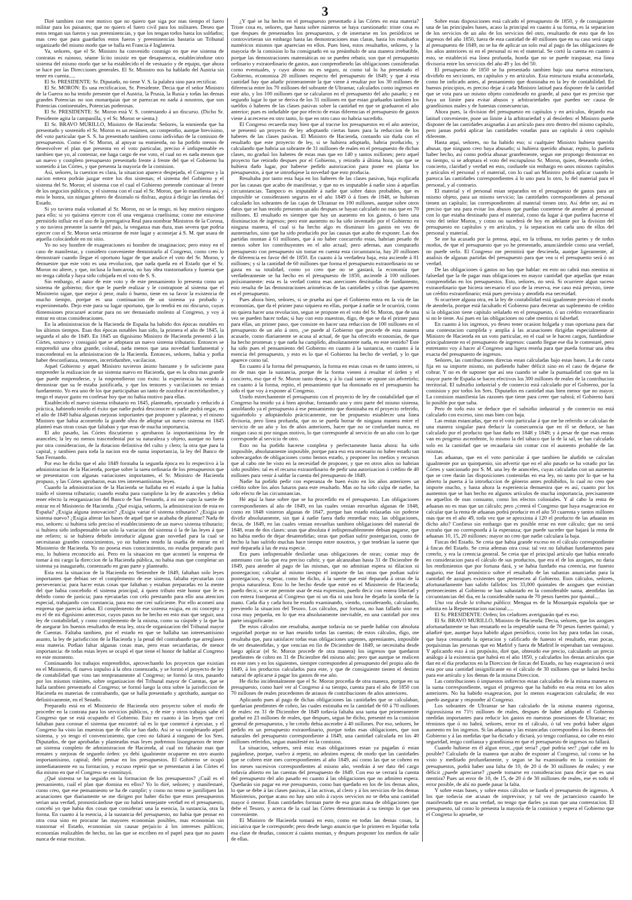3
Diré tambien con este motivo que no quiero que siga por mas tiempo el fuero militar para los paisanos; que no quiero el fuero civil para los militares. Deseo que estos tengan sus fueros y sus preeminencias, y que los tengan todos hasta los soldados; mas creo que para guardarlos estos fueros y preeminencias bastaria un Tribunal organizado del mismo modo que se halla en Francia é Inglaterra.
Ya, señores, que el Sr. Ministro ha convenido conmigo en que ese sistema de contratas es ruinoso, séame lícito insistir en que desaparezca, estableciéndose otro sistema del mismo modo que se ha establecido el de vestuario y de equipo, que ahora se hace por las Direcciones generales. El Sr. Ministro nos ha hablado del Austria sin tener en cuenta.....
El Sr. PRESIDENTE: Sr. Diputado, no tiene V. S. la palabra sino para rectificar.
El Sr. MORON: Es una rectificacion, Sr. Presidente. Decia que el señor Ministro de la Guerra no ha tenido presente que el Austria, la Prusia, la Rusia y todas las demas grandes Potencias no son monarquías que se parezcan en nada á nosotros, que son Potencias continentales, Potencias poderosas.
El Sr. PRESIDENTE: Sr. Moron está V. S. contestando á un discurso. (Dicho Sr. Presidente agita la campanilla, y el Sr. Moron se sienta.)
El Sr. BRAVO MURILLO, Ministro de Hacienda: Señores, la enmienda que ha presentado y sostenido el Sr. Moron es un resúmen, un compendio, aunque brevísimo, del voto particular que S. S. ha presentado tambien como individuo de la comision de presupuestos. Como el Sr. Moron, al apoyar su enmienda, no ha podido menos de desenvolver el plan que presenta en el voto particular, preciso é indispensable es tambien que yo, al contestar, me haga cargo de ese voto, el cual no es nada menos que un nuevo y completo presupuesto presentado frente á frente del que el Gobierno ha sometido á las Córtes, y que presenta la mayoría de la comision.
Así, señores, la cuestion es clara, la situacion aparece despejada, el Congreso y la nacion entera podrán juzgar entre los dos sistemas; el sistema del Gobierno y el sistema del Sr. Moron; el sistema con el cual el Gobierno pretende continuar al frente de los negocios públicos, y el sistema con el cual el Sr. Moron, que lo manifiesta así, y esto le honra, sin ningun género de disimulo ni disfraz, aspira á dirigir las riendas del Estado.
Si yo tuviera mala voluntad al Sr. Moron, no se la tengo, ni hay motivo ninguno para ello; si yo quisiera ejercer con él una venganza cruelísima; como me estuviese permitido influir en el uso de la prerogativa Real para nombrar Ministros de la Corona, y no tuviera presente la suerte del país, la venganza mas dura, mas severa que podria ejercer con el Sr. Moron seria retirarme de este lugar y aconsejar á S. M. que usara de aquella colocándole en mi sitio.
Yo no soy hombre de exageraciones ni hombre de imaginacion; pero estoy en el caso de manifestar, y considero conveniente demostrarlo al Congreso, como creo lo demostraré cuando llegue el oportuno lugar de que analice el voto del Sr. Moron, y demuestre que este voto es una revolucion, que nada queda en el Estado que el Sr. Moron no altere, y que, inclusa la bancarota, no hay idea trastornadora y funesta que no tenga cabida y haya sido cobijada en el voto de S. S.
Sin embargo, el autor de este voto y de este pensamiento lo presenta como un sistema de gobierno; dice que le puede realizar y le contrapone al sistema que el Ministerio sigue, que mejor ó peor, malo ó bueno, tiene en su favor la existencia de mucho tiempo, porque es una continuacion de un sistema ya probado y experimentado. Dejo este para su lugar oportuno, que lo tendrá en mi discurso, cuyas dimensiones procuraré acortar para no ser demasiado molesto al Congreso, y voy á entrar en otras consideraciones.
En la administracion de la Hacienda de España ha habido dos épocas notables en los últimos tiempos. Esas dos épocas notables han sido, la primera el año de 1845, la segunda el año de 1849. En 1845 un dignísimo Ministro de Hacienda presentó á las Córtes, sostuvo y consiguió que se adoptara un nuevo sistema tributario. Entonces se emprendió una obra grande, colosal, nada menos que una novedad fundamental y trascendental en la administracion de la Hacienda. Entonces, señores, habia y podia haber desconfianza, temores, incertidumbre, vacilacion.
Aquel Gobierno y aquel Ministro tuvieron ánimo bastante y fe suficiente para emprender la realizacion de un sistema nuevo en Hacienda, que es la obra mas grande que puede emprenderse, y la emprendieron con éxito: la experiencia ha venido á demostrar que su fe estaba justificada, y que los temores y vacilaciones no tenian fundamento. Yo era uno de los que participaban un tanto de zozobra é incertidumbre, y tengo el mayor gusto en confesar hoy que no habia motivo para ellas.
Establecido el nuevo sistema tributario en 1845, planteado, ejecutado y reducido á práctica, habiendo tenido el éxito que nadie podrá desconocer ni nadie podrá negar, en el año de 1849 habia algunas mejoras importantes que proponer y plantear, y el mismo Ministro que habia acometido la grande obra de adoptar un nuevo sistema en 1845 planteó esas otras cosas que faltaban y que eran de mucha importancia.
El año pasado, las Córtes discutieron y aprobaron la importantísima ley de aranceles; la ley no menos trascendental por su naturaleza y objeto, aunque no fuera por otra consideracion, de la dotacion definitiva del culto y clero; la otra que para la capital, y tambien para toda la nacion era de suma importancia, la ley del Banco de San Fernando.
Por eso he dicho que el año 1849 formaba la segunda época en lo respectivo á la administracion de la Hacienda, porque sobre la tarea ordinaria de los presupuestos que se presentaron con algunas variaciones importantes, el Sr. Ministro de Hacienda propuso, y las Córtes aprobaron, esas tres interesantísimas leyes.
Cuando la administracion de la Hacienda se hallaba en el estado á que la habia traido el sistema tributario; cuando estaba para cumplirse la ley de aranceles y debia tener efecto la reorganizacion del Banco de San Fernando, á mí me cupo la suerte de entrar en el Ministerio de Hacienda. ¿Qué exigia, señores, la administracion de esta en España? ¿Exigia alguna innovacion? ¿Exigia variar el sistema tributario? ¿Exigia un sistema nuevo? ¿Exigia alterar las bases de aquel que se acababa de plantear? Nada de eso, señores: si hubiera sido preciso el establecimiento de un nuevo sistema tributario; si hubiera sido indispensable tan solo la variacion del sistema ó la de las leyes á que me refiero; si se hubiera debido introducir alguna gran novedad para la cual se necesitaran grandes conocimientos, yo no hubiera tenido la osadía de entrar en el Ministerio de Hacienda. Yo no poseia esos conocimientos, no estaba preparado para eso, lo hubiera reconocido así. Pero en la situacion en que acometí la empresa de tomar á mi cargo la direccion de la Hacienda pública, no habia mas que completar un sistema ya inaugurado, comenzado en gran parte y planteado.
Esta era la situacion de la Hacienda en Setiembre de 1849, faltaban solo leyes importantes que debian ser el complemento de ese sistema, faltaba ejecutarlas con perseverancia: para hacer estas cosas que faltaban y estaban preparadas en la mente del que habia concebido el sistema principal, á quien tributo este honor que le es debido como de justicia; para ejecutarlas con celo prestando para ello una atencion especial, trabajando con constancia, para eso me creí suficiente. Por ello acometí una empresa que parecia árdua. El complemento de ese sistema exigia, en mi concepto y en el de mi dignísimo antecesor, cuyos pasos no he hecho en esto mas que seguir, una ley de contabilidad, y como complemento de la misma, como su cúspide y la que ha de asegurar los buenos resultados de esta ley, otra de organizacion del Tribunal mayor de Cuentas. Faltaba tambien, por el estado en que se hallaba tan interesantísimo asunto, la ley de jurisdiccion de la Hacienda y la penal del contrabando que arreglasen esta materia. Podian faltar algunas cosas mas, pero eran secundarias, de menor importancia: de todas estas leyes se ocupó el que tiene el honor de hablar al Congreso en este momento.
Continuando los trabajos emprendidos, aprovechando los proyectos que existian en el Ministerio, dí nuevo impulso á la obra comenzada, y se formó el proyecto de ley de contabilidad que vino tan tempranamente al Congreso; se formó la otra, pasando por los mismos trámites, sobre organizacion del Tribunal mayor de Cuentas, que se halla tambien presentado al Congreso; se formó luego la otra sobre la jurisdiccion de Hacienda en materias de contrabando, que se halla presentado y aprobado, aunque no definitivamente, en el Senado.
Preparado está en el Ministerio de Hacienda otro proyecto sobre el modo de proceder en la contrata para los servicios públicos, y de este y otros trabajos sabe el Congreso que se está ocupando el Gobierno. Esto en cuanto á las leyes que creí faltaban para coronar el sistema que encontré: tal es lo que comencé á ejecutar, y el Congreso ha visto las muestras que de ello se han dado. Así se va completando aquel sistema, y yo tengo el convencimiento, que creo no faltará á ninguno de los Sres. Diputados, de que aprobadas y planteadas esas leyes podremos lisongearnos de tener un sistema completo de administracion de Hacienda, al cual no faltarán mas que remates y mejoras de segundo órden: yo debí igualmente ocuparme en otro asunto importantísimo, capital; debí pensar en los presupuestos. El Gobierno se ocupó inmediatamente en su formacion, y excuso repetir que se presentaron á las Córtes el dia mismo en que el Congreso se constituyó.
¿Qué sistema se ha seguido en la formacion de los presupuestos? ¿Cuál es el pensamiento, cuál el plan que domina en ellos? Yo lo diré, señores; y manifestaré, como creo, que ese pensamiento se ha de cumplir; y como no temo se justifiquen las acusaciones que diariamente se me dirigen por haber dicho que estos presupuestos serian una verdad, pronosticándose que no habrá semejante verdad en el presupuesto, concebí yo que habia dos cosas que considerar: una la esencia, la sustancia, otra la forma. En cuanto á la esencia, á la sustancia del presupuesto, no habia que pensar en otra cosa sino en procurar las mayores economías posibles, mas economías sin trastornar el Estado, economías sin causar perjuicio á los intereses públicos; economías realizables de hecho, no las que se escriben en el papel para que no pasen nunca de estar escritas.
¿Y qué se ha hecho en el presupuesto presentado á las Córtes en esta materia? Triste cosa es, señores, que hasta sobre números se haya cuestionado: triste cosa es que despues de presentados los presupuestos, y de insertarse en los periódicos se controvirtieran sin embargo hasta las demostraciones mas claras, hasta los resultados numéricos mismos que aparecian en ellos. Pues bien, estos resultados, señores, y la mayoría de la comision lo ha consignado en su preámbulo de una manera irrebatible, porque las demostraciones matemáticas no se pueden rebatir, son que el presupuesto ordinario y extraordinario de gastos, aun comprendiendo las obligaciones consideradas como eventuales, y cuyo abono no es seguro, ni como tal lo ha presentado el Gobierno, economiza 20 millones respecto del presupuesto de 1849; y que á esta cantidad hay que añadir primeramente la que viene á resultar por los 30 millones de diferencia entre los 70 millones del sobrante de Ultramar, calculados como ingresos en este año, y los 100 millones que se calcularon en el presupuesto del año pasado; y en segundo lugar lo que se deriva de los 31 millones en que estan graduados tambien los sueldos ó haberes de las clases pasivas sobre la cantidad en que se graduaron el año anterior; pues es indudable que por efecto de estas diferencias el presupuesto de gastos viene á acrecerse en otro tanto, lo que en otro caso no habria sucedido.
El Congreso recuerda muy bien que al tracrse los presupuestos en el año anterior, se presentó un proyecto de ley adoptando ciertas bases para la reduccion de los haberes de las clases pasivas. El Ministro de Hacienda, contando sin duda con el resultado que este proyecto de ley, si se hubiera adoptado, habria producido, y calculando que habria un sobrante de 31 millones de reales en el presupuesto de dichas clases, no graduó los haberes de estas mas que en 140 y tantos millones; pero aquel proyecto fue retirado despues por el Gobierno, y retirado á última hora, sin que se hubiera dado lugar, por haberse pedido autorizacion para poner en planta los presupuestos, á que se introdujese la novedad que esto producia.
Resultaba por tanto esta baja en los haberes de las clases pasivas, baja explicada por las causas que acabo de manifestar, y que no es imputable á nadie sino á aquellas circunstancias. Tampoco es imputable á nadie que sobre datos probables, que es imposible se considerasen seguros en el año 1849 ó á fines de 1848, se hubieran calculado los sobrantes de las cajas de Ultramar en 100 millones, aunque sobre otros datos que se han tenido presentes un año despues se hayan calculado no mas que en 70 millones. El resultado es siempre que hay un aumento en los gastos, ó bien una disminucion de ingresos; pero este aumento no ha sido inventado por el Gobierno en ninguna manera, el cual si ha hecho algo es disminuir los gastos en vez de aumentarlos, sino que ha sido producido por las causas que acabo de exponer. Las dos partidas montan á 61 millones, que á no haber concurrido estas, habrian pesado de menos sobre los contribuyentes en el año actual; pero ademas, aun comparado presupuesto con presupuesto sin tomar en cuenta esta circunstancia, hay 20 millones de diferencia en favor del de 1850. En cuanto á la verdadera baja, esta asciende á 81 millones; y si la cantidad de 60 millones que forma el presupuesto extraordinario no se gasta en su totalidad, como yo creo que no se gastará, la economía que verdaderamente se ha hecho en el presupuesto de 1850, asciende á 100 millones próximamente: esta es la verdad contra esas aserciones destituidas de fundamento, esto resulta de las demostraciones aritméticas de las cantidades y cifras que aparecen en el presupuesto.
Pues ahora bien, señores, si se prueba así que el Gobierno entra en la via de las economías, que da el primer paso siquiera en ellas, porque á nadie se le ocurrirá, como no quiera hacer una revolucion, segun se propone en el voto del Sr. Moron, que de una vez se pueden hacer todas; si hay con esto muestras, digo, de que se da el primer paso para ellas, un primer paso, que consiste en hacer una reduccion de 100 millones en el presupuesto de un año á otro, ¿se puede al Gobierno que procede de esta manera acusarle, como diariamente se acusa al actual, de que ha ofrecido economías, de que ha hecho promesas y que nada ha cumplido, absolutamente nada, en este sentido? Este ha sido pues el pensamiento del Gobierno en cuanto á la sustancia, en cuanto á la esencia del presupuesto, y esto es lo que el Gobierno ha hecho de verdad, y lo que aparece como tal.
En cuanto á la forma del presupuesto, la forma en estas cosas es de tanto interes, si no de mas que la sustancia, porque de la forma vienen á resultar el órden y el concierto, eso que el Sr. Moron tanto desea, y á lo cual tanto se opone sin advertirlo; en cuanto á la forma, repito, el pensamiento que ha dominado en el presupuesto ha sido el que voy á exponer al Congreso.
Unido estrechamente el presupuesto con el proyecto de ley de contabilidad que el Congreso ha tenido ya á bien aprobar, formando uno y otro parte del mismo sistema, amoldando ya el presupuesto á ese pensamiento que dominaba en el proyecto referido, siguiéndolo y adoptándolo prácticamente, me he propuesto establecer una línea divisoria, pero línea profunda, que no se pueda borrar de ninguna manera entre el servicio de un año y los de años anteriores, hacer que no se confundan nunca, en ningun caso ni por ningun motivo, lo que corresponde al servicio de un año con lo que corresponde al servicio de otro.
Esto no ha podido hacerse completa y perfectamente hasta ahora: ha sido imposible, absolutamente imposible, porque para eso era necesario no haber estado tan sobrecargados de obligaciones como hemos estado, y proponer los medios y recursos que al cabo me he visto en la necesidad de proponer, y que en otros años no habrian sido posibles: tal es el recurso extraordinario de pedir una autorizacion ó crédito de 40 millones para venir á saldar la cuenta del presupuesto de 1849.
Nadie ha podido pedir con esperanza de buen éxito en los años anteriores un crédito sobre los años futuros para este resultado. Mas no ha sido culpa de nadie, ha sido efecto de las circunstancias.
Hé aquí la base sobre que se ha procedido en el presupuesto. Las obligaciones correspondientes al año de 1849, en las cuales venian envueltas algunas de 1848, como en 1848 vinieron algunas de 1847, porque han estado enlazadas sin poderse dividir absolutamente, sin que á nadie fuera dado remediar esto; las obligaciones, decia, de 1849, en las cuales venian envueltas tambien obligaciones del material de 1848, eran de dos clases: unas que absoluta é indispensablemente debian pagarse, que no habia medio de dejar desatendidas; otras que podian sufrir postergacion, como de hecho la han sufrido muchas hace tiempo entre nosotros, y que tendrian la suerte que esté deparada á las de esta especie.
Era pues indispensable deslindar unas obligaciones de otras; contar muy de antemano con las que era preciso cubrir, y que alcanzaban hasta 31 de Diciembre de 1849, para atender al pago de las mismas, que no admitian espera ni dilacion ni postergacion; calcular al mismo tiempo el importe de las otras que podian sufrir postergacion, y esperar, como he dicho, á la suerte que esté deparada á otras de la propia naturaleza. Esto lo he hecho desde que entré en el Ministerio de Hacienda; puedo decir, si se me permite usar de esta expresion, puedo decir con entera libertad y con entera franqueza al Congreso que ni un dia ni una hora he dejado la sonda de la mano. Cada dia y cada hora he estado examinando, viendo, considerando, calculando, previendo la situacion del Tesoro. Los cálculos, por fortuna, no han fallado sino en cosa muy pequeña, en lo que era absolutamente inevitable, en una cantidad por otra parte insignificante.
De estos cálculos me resultaba, aunque todavía no se puede hablar con absoluta seguridad porque no se han reunido todas las cuentas; de estos cálculos, digo, me resultaba que, para satisfacer todas esas obligaciones urgentes, apremiantes, imposible de ser desatendidas, y que vencian en fin de Diciembre de 1849, se necesitaba desde luego aplicar (el Sr. Moron procede de otra manera) los ingresos que quedaron pendientes de cobro en 31 de Diciembre del mismo año; pero que aunque se realicen en este mes y en los siguientes, siempre corresponden al presupuesto del propio año de 1849, á los productos calculados para este, y que de consiguiente tienen el destino natural de aplicarse á pagar los gastos de ese año.
He dicho incidentalmente que el Sr. Moron procedia de otra manera, porque en su presupuesto, como haré ver al Congreso á su tiempo, cuenta para el año de 1850 con 70 millones de reales procedentes de atrasos de contribuciones de años anteriores.
Aplicando pues al pago de dichas obligaciones las cantidades que se calculaban, quedarian pendientes de cobro, las cuales estimaba en la cantidad de 60 á 70 millones de reales: en 31 de Diciembre de 1849 todavía faltaba una suma que primeramente gradué en 23 millones de reales, que despues, segun he dicho, presenté en la comision general de presupuestos, y he creido debia ascender á 40 millones. Por eso, señores, he pedido en un presupuesto extraordinario, porque todas esas obligaciones, que son naturales del presupuesto correspondiente á 1849, una cantidad calculada en los 40 millones referidos, segun manifesté en la comision.
La situacion, señores, será esta: esas obligaciones estan ya pagadas ó estan pagándose, porque, vuelvo á repetir, no admiten espera; de modo que las cantidades que se cobren este mes correspondientes al año 1849, así como las que se cobren en los meses sucesivos correspondientes al mismo año, vendrán á ser dato del cargo todavía abierto en las cuentas del presupuesto de 1849. Con eso se cerrará la cuenta del presupuesto del año pasado en cuanto á las obligaciones que no admiten espera. Quedarán sin pagar en ese presupuesto, como han quedado en los de los demas años, lo que se debe á las clases pasivas, á las activas, al clero y á los servicios de los demas Ministerios, porque acaso no hay uno solo á cuyos servicios no se deba una cantidad mayor ó menor. Estas cantidades forman parte de esa gran masa de obligaciones que debe el Tesoro, y acerca de la cual las Córtes determinarán á su tiempo lo que sea conveniente.
El Ministro de Hacienda tomará en esto, como en todas las demas cosas, la iniciativa que le corresponde; pero desde luego anuncio que lo primero es liquidar toda esa clase de deudas, conocer á cuánto montan, y despues proponer los medios de salir de ellas.
Sobre estas disposiciones está calcado el presupuesto de 1850, y de consiguiente una de las principales bases, acaso la principal en cuanto á su forma, es la separacion de los servicios de un año de los servicios del otro, resultando de esto que de los ingresos del año 1850, fuera de esta cantidad de 40 millones que en su caso será cargo al presupuesto de 1849, no se ha de aplicar un solo real al pago de las obligaciones de los años anteriores ni en el personal ni en el material. Se cortó la cuenta en cuanto á esto, se estableció esa línea profunda, honda que no se puede traspasar, esa línea divisoria entre los servicios del año 49 y los del 50.
El presupuesto de 1850 se ha presentado tambien bajo una nueva estructura, dividido en secciones, en capítulos y en artículos. Esta estructura estaba acomodada, como he indicado antes, al pensamiento que dominaba en la ley de contabilidad. En buenos principios, es preciso dejar á cada Ministro latitud para disponer de la cantidad que se vota para un mismo objeto considerado en grande, al paso que es preciso que haya un límite para evitar abusos y arbitrariedades que pueden ser causa de grandísimos males y de funestas consecuencias.
Ahora pues, la division del presupuesto en capítulos y en artículos, dejando esa latitud conveniente, pone un límite á la arbitrariedad y al desórden: el Ministro puede disponer de las cantidades asignadas á un artículo para otro dentro del mismo capítulo, pero jamas podrá aplicar las cantidades votadas para un capítulo á otro capítulo diferente.
Hasta aquí, señores, no ha habido eso; si cualquier Ministro hubiera querido abusar, que ninguno creo haya abusado; si hubiera querido abusar, repito, lo pudiera haber hecho, así como podria abusar grandemente, segun me propongo demostrar en su tiempo, si se adoptara el voto del escrupuloso Sr. Moron, quien, deseando órden, concierto, claridad y verdad en esto, confunde sin embargo en unos mismos capítulos y artículos el personal y el material, con lo cual un Ministro podrá aplicar cuando le parezca las cantidades correspondientes á lo uno para lo otro, lo del material para el personal, y al contrario.
El material y el personal estan separados en el presupuesto de gastos para un mismo objeto, para un mismo servicio; las cantidades correspondientes al personal tienen un capítulo; las correspondientes al material tienen otro. Así debe ser, así es preciso que sea para evitar los abusos que puedan cometerse de atender al personal con lo que estaba destinado para el material, como da lugar á que pudiera hacerse el voto del señor Moron, y como no sucederá de hoy en adelante por la division del presupuesto en capítulos y en artículos, y la separacion en cada uno de ellos del personal y material.
Se me ha acusado por la prensa, aquí, en la tribuna, en todas partes y de todos modos, de que el presupuesto que yo he presentado, anunciándole como una verdad, no puede serlo. El Congreso me permitirá que descienda, aunque ligeramente, al analisis de algunas partidas del presupuesto para que vea si el presupuesto será ó no verdad.
De las obligaciones ó gastos no hay que hablar: en esto no cabrá mas mentira ni falsedad que la de pagar mas obligaciones en mayor cantidad que aquellas que estan comprendidas en los presupuestos. Esto, señores, no será. Si ocurriere algun suceso extraordinario que hiciera necesario el uso de la reserva, ese caso está previsto, tiene un crédito extraordinario; está pues prevista y atendida esa necesidad.
Si ocurriere alguna otra, en la ley de contabilidad está igualmente previsto el modo de atenderla, porque está facultado el Gobierno para decretar un suplemento de crédito si la obligacion tiene capítulo señalado en el presupuesto, ó un crédito extraordinario si no le tiene. Así pues en las obligaciones no cabe mentira ni falsedad.
En cuanto á los ingresos, yo deseo tener ocasion holgada y mas oportuna para dar una contestacion cumplida y amplia á las acusaciones dirigidas especialmente al Ministro de Hacienda en un voto particular, en el cual se le hacen cargos, fundándose principalmente en el presupuesto de ingresos: cuando llegue ese dia le contestaré, pero entretanto voy á hacer al Congreso una ligera reseña para que pueda formar una idea exacta del presupuesto de ingresos.
Señores, las contribuciones directas estan calculadas bajo estas bases. La de cuota fija en su importe mismo, no pudiendo haber déficit sino en el caso de dejarse de cobrar. Y no es de suponer que así sea cuando se sabe la puntualidad con que en la mayor parte de España se hacen efectivos los 300 millones de reales de la contribucion territorial. El subsidio industrial y de comercio está calculado por el Gobierno, por la comision y por todos los Sres. Diputados en cantidad mas bien menor que no mayor. La comision manifiesta las razones que tiene para creer que subirá; el Gobierno hará lo posible por que suba.
Pero de todo esto se deduce que el subsidio industrial y de comercio no está calculado con exceso, sino mas bien con baja.
Las rentas estancadas, que en el voto particular á que me he referido se calculan de una manera singular para deducir la consecuencia que en él se deduce, se han calculado por el producto que han dado en 1848 y 1849; y á pesar de que esas rentas van en progreso ascendente, lo mismo la del tabaco que la de la sal, se han calculado solo en la cantidad que se recaudaria sin contar con el aumento probable de las mismas.
Las aduanas, que en el voto particular á que tambien he aludido se calculan igualmente por un quinquenio, sin advertir que en el año pasado se ha votado por las Córtes y sancionado por S. M. una ley de aranceles, cuyas calculadas con un aumento que se cree darán las disposiciones contenidas en esa ley, no tanto por lo que se ha abierto la puerta á la introduccion de géneros antes prohibidos, lo cual no creo que importe mucho, y hasta ahora la experiencia demuestra que es así, cuanto por los aumentos que se han hecho en algunos artículos de mucha importancia, precisamente en aquellos de mas consumo, como los efectos coloniales. Y al cabo la renta de aduanas no es mas que un cálculo; pero ¿creerá el Congreso que haya exageracion en calcular que la renta de aduanas podrá producir en el año 50 cuarenta y tantos millones mas que en el año 49, toda vez que se aproxima á 120 el producto de las aduanas en dicho año? Confieso sin embargo que es posible errar en este cálculo; que no será extraño que no corresponda á la esperanza; que puede suceder que bajará la renta de aduanas 10, 15, 20 millones: mayor no creo que nadie calculara la baja.
Fincas del Estado. Se creia que habia grande exceso en el cálculo correspondiente á fincas del Estado. Se creia ademas otra cosa: tal vez no faltaban fundamentos para creerlo, y era la creencia general. Se creia que el principal artículo que habia entrado en consideracion para el cálculo de sus productos, que era el de los azogues, no daria los rendimientos que por fortuna dará, y se habia fundado esa creencia, ese funesto augurio, ese fatal pronóstico sobre el resultado de las subastas anunciadas para la cantidad de azogues existentes que pertenecen al Gobierno. Esos cálculos, señores, afortunadamente han salido fallidos: los 33,000 quintales de azogues que existian pertenecientes al Gobierno se han subastado en la considerable suma, atendidas las circunstancias del dia, en la considerable suma de 70 pesos fuertes por quintal....
Una voz desde la tribuna pública: Mengua es de la Monarquía española que se admita en la Representacion nacional.....
El Sr. PRESIDENTE: Orden; los celadores averiguarán qué es eso.
El Sr. BRAVO MURILLO, Ministro de Hacienda: Decia, señores, que los azogues afortunadamente se han rematado en la respetable suma de 70 pesos fuertes quintal; y añadiré que, aunque haya habido algun periódico, como los hay para todas las cosas, que haya censurado la operacion y calificado de funesto el resultado, eran pocas, poquísimas las personas que en Madrid y fuera de Madrid le esperaban tan ventajoso. Y aplicando esto á mi propósito, diré que, obtenido ese precio, calculando un precio análogo á la existencia que habrá en el año 1850, y calculados los demas artículos que dan en el dia productos en la Direccion de fincas del Estado, no hay exageracion ó será esta por una cantidad insignificante en el cálculo de 30 millones que se habrá hecho para ese artículo y los demas de la misma Direccion.
Las contribuciones ó impuestos indirectos estan calculados de la misma manera en la suma correspondiente, segun el progreso que ha habido en esa renta en los años anteriores. No ha habido exageracion, por lo menos exageracion calculada; de eso puedo asegurar y responder al Congreso.
Los sobrantes de Ultramar se han calculado de la misma manera rigorosa, rigorosísima en 71½ millones de reales, despues de haber adoptado el Gobierno medidas importantes para reducir los gastos en nuestras posesiones de Ultramar; en términos que ó no habrá, señores, error en el cálculo, ó tal vez podrá haber algun aumento en los ingresos. Si las aduanas y las estancadas corresponden á los deseos del Gobierno y á las medidas que ha dictado y dictará, yo tengo confianza, no cabe en esto seguridad, tengo confianza y grandísima en que el presupuesto de ingresos no fallará.
Cuando hubiese en él algun error, ¿qué seria? ¿qué podria ser? ¿qué cabe en lo posible? Calculado de la manera que acabo de exponer al Congreso, tal como se ha visto y meditado profundamente, y segun se ha examinado en la comision de presupuestos, podrá haber una falta de 10, de 20 ó de 30 millones de reales; y ese déficit ¿puede apreciarse? ¿puede tomarse en consideracion para decir que es una mentira? Pues un error de 10, de 15, de 20 ó de 30 millones de reales, ese es todo el error posible, de ahí no puede pasar la falta.
Y sobre estas bases, y sobre estos cálculos se funda el presupuesto de ingresos. A los que todavía me acusan de imprevisor, y tal vez de jactancioso cuando he manifestado que es una verdad, no tengo que darles ya mas que una contestacion. El presupuesto, tal como lo presenta la mayoría de la comision y espera el Gobierno que el Congreso lo apruebe, se